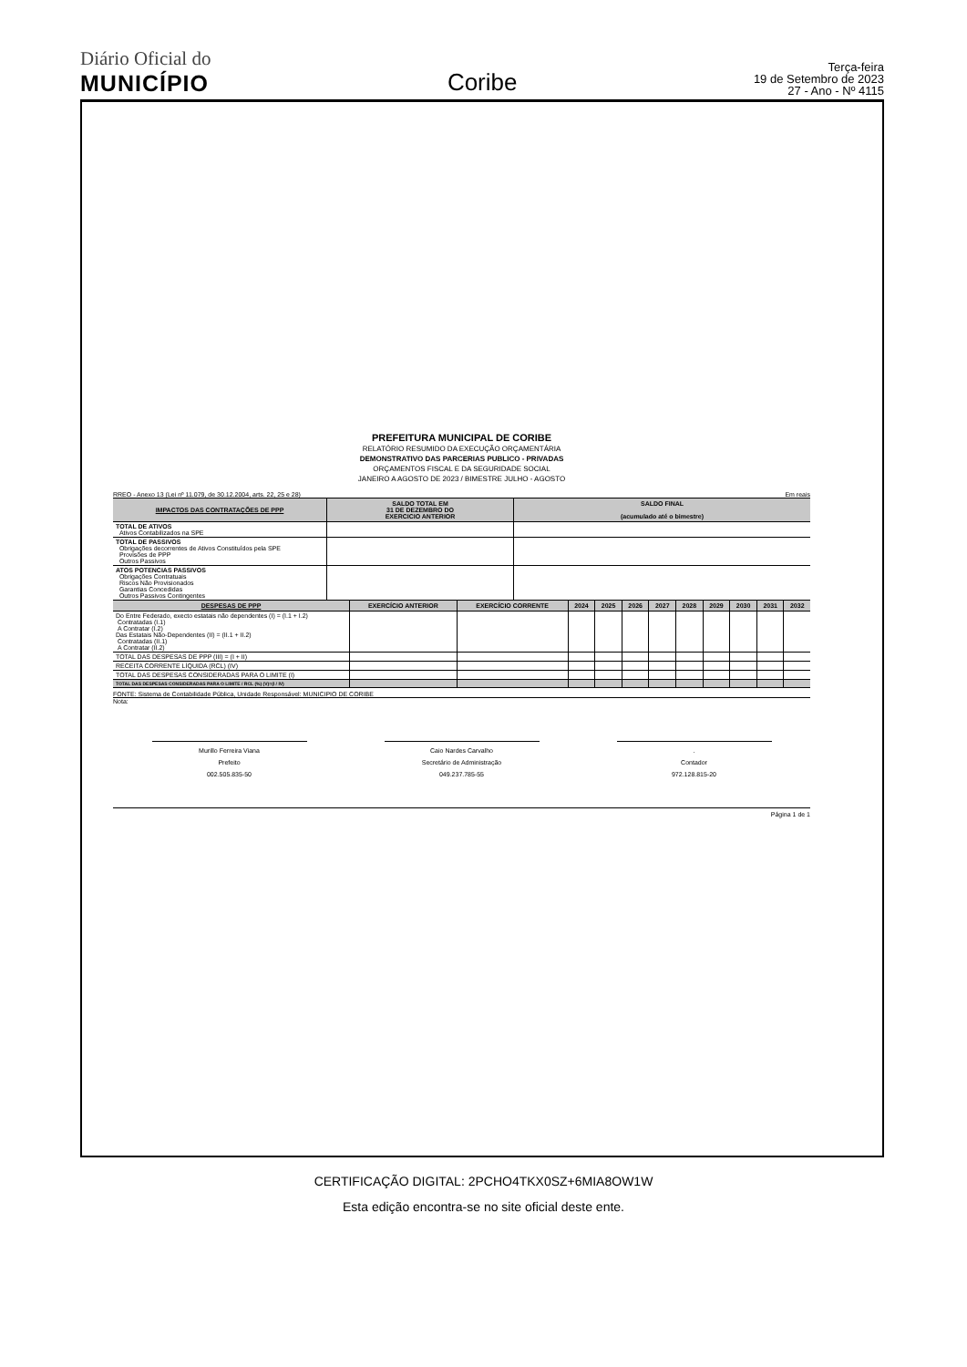Diário Oficial do
MUNICÍPIO
Coribe
Terça-feira
19 de Setembro de 2023
27 - Ano - Nº 4115
PREFEITURA MUNICIPAL DE CORIBE
RELATÓRIO RESUMIDO DA EXECUÇÃO ORÇAMENTÁRIA
DEMONSTRATIVO DAS PARCERIAS PUBLICO - PRIVADAS
ORÇAMENTOS FISCAL E DA SEGURIDADE SOCIAL
JANEIRO A AGOSTO DE 2023 / BIMESTRE JULHO - AGOSTO
RREO - Anexo 13 (Lei nº 11.079, de 30.12.2004, arts. 22, 25 e 28) Em reais
| IMPACTOS DAS CONTRATAÇÕES DE PPP | SALDO TOTAL EM 31 DE DEZEMBRO DO EXERCICIO ANTERIOR | SALDO FINAL (acumulado até o bimestre) |
| --- | --- | --- |
| TOTAL DE ATIVOS Ativos Contabilizados na SPE | | |
| TOTAL DE PASSIVOS Obrigações decorrentes de Ativos Constituídos pela SPE Provisões de PPP Outros Passivos | | |
| ATOS POTENCIAS PASSIVOS Obrigações Contratuais Riscos Não Provisionados Garantias Concedidas Outros Passivos Contingentes | | |
| DESPESAS DE PPP | EXERCÍCIO ANTERIOR | EXERCÍCIO CORRENTE | 2024 | 2025 | 2026 | 2027 | 2028 | 2029 | 2030 | 2031 | 2032 |
| --- | --- | --- | --- | --- | --- | --- | --- | --- | --- | --- | --- |
| Do Entre Federado, execto estatais não dependentes (I) = (I.1 + I.2) Contratadas (I.1) A Contratar (I.2) Das Estatais Não-Dependentes (II) = (II.1 + II.2) Contratadas (II.1) A Contratar (II.2) | | | | | | | | | | | |
| TOTAL DAS DESPESAS DE PPP (III) = (I + II) | | | | | | | | | | | |
| RECEITA CORRENTE LÍQUIDA (RCL) (IV) | | | | | | | | | | | |
| TOTAL DAS DESPESAS CONSIDERADAS PARA O LIMITE (I) | | | | | | | | | | | |
| TOTAL DAS DESPESAS CONSIDERADAS PARA O LIMITE / RCL (%) (V)=(I / IV) | | | | | | | | | | | |
FONTE: Sistema de Contabilidade Pública, Unidade Responsável: MUNICIPIO DE CORIBE
Nota:
Murillo Ferreira Viana
Prefeito
002.505.835-50
Caio Nardes Carvalho
Secretário de Administração
049.237.785-55
.
Contador
972.128.815-20
Página 1 de 1
CERTIFICAÇÃO DIGITAL: 2PCHO4TKX0SZ+6MIA8OW1W
Esta edição encontra-se no site oficial deste ente.